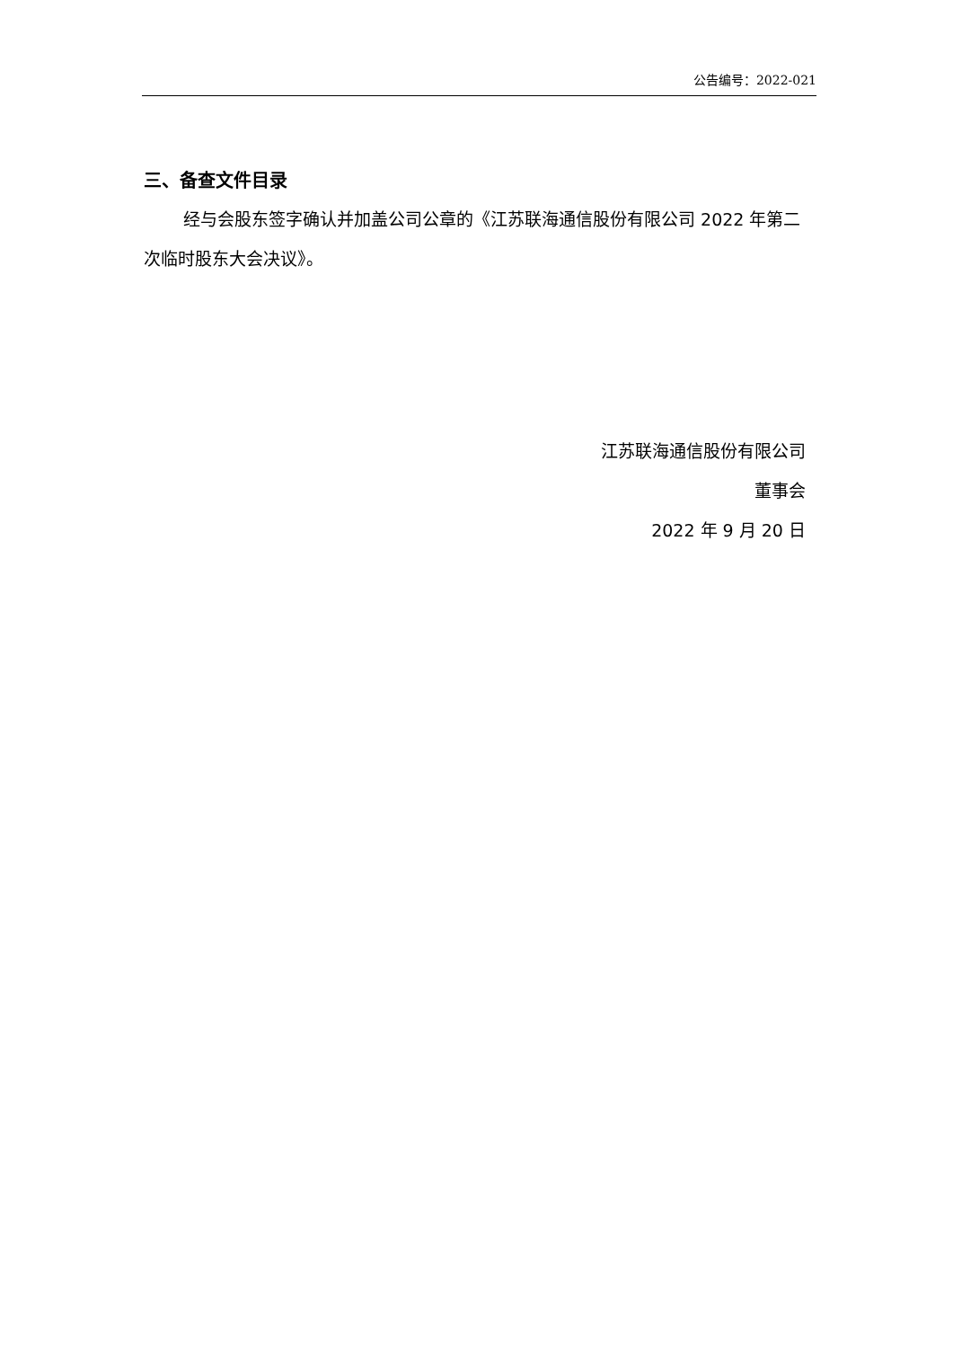公告编号：2022-021
三、备查文件目录
经与会股东签字确认并加盖公司公章的《江苏联海通信股份有限公司 2022 年第二次临时股东大会决议》。
江苏联海通信股份有限公司
董事会
2022 年 9 月 20 日